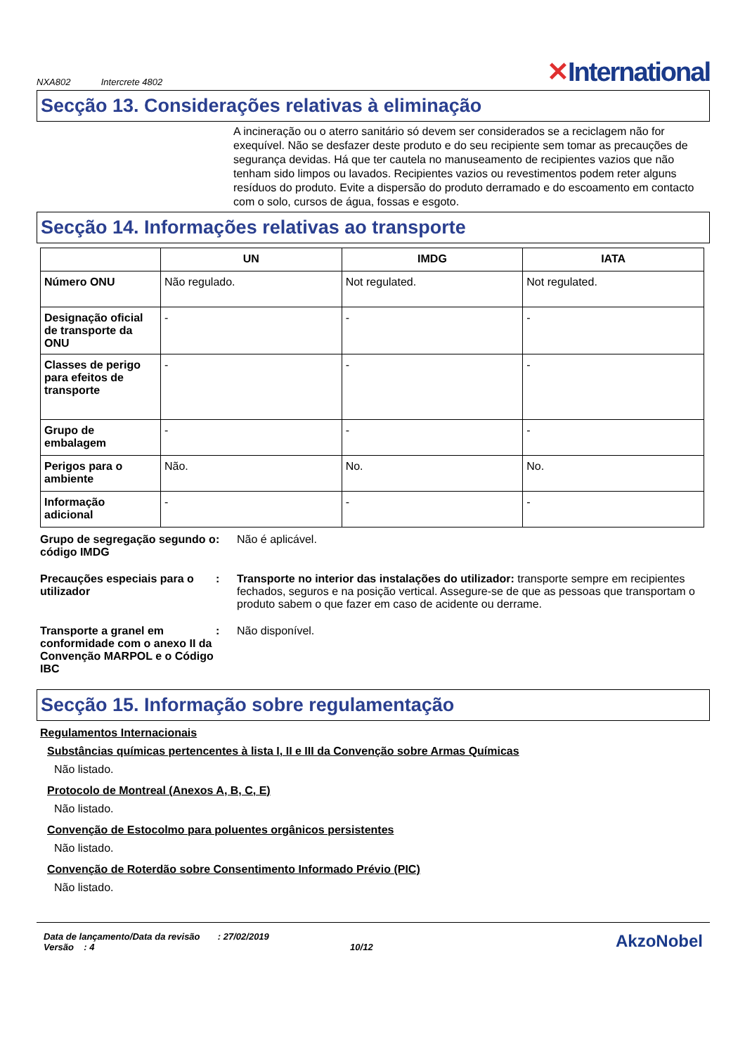NXA802 Intercrete 4802
✕International
Secção 13. Considerações relativas à eliminação
A incineração ou o aterro sanitário só devem ser considerados se a reciclagem não for exequível. Não se desfazer deste produto e do seu recipiente sem tomar as precauções de segurança devidas. Há que ter cautela no manuseamento de recipientes vazios que não tenham sido limpos ou lavados. Recipientes vazios ou revestimentos podem reter alguns resíduos do produto. Evite a dispersão do produto derramado e do escoamento em contacto com o solo, cursos de água, fossas e esgoto.
Secção 14. Informações relativas ao transporte
| | UN | IMDG | IATA |
| --- | --- | --- | --- |
| Número ONU | Não regulado. | Not regulated. | Not regulated. |
| Designação oficial de transporte da ONU | - | - | - |
| Classes de perigo para efeitos de transporte | - | - | - |
| Grupo de embalagem | - | - | - |
| Perigos para o ambiente | Não. | No. | No. |
| Informação adicional | - | - | - |
Grupo de segregação segundo o código IMDG
: Não é aplicável.
Precauções especiais para o utilizador
: Transporte no interior das instalações do utilizador: transporte sempre em recipientes fechados, seguros e na posição vertical. Assegure-se de que as pessoas que transportam o produto sabem o que fazer em caso de acidente ou derrame.
Transporte a granel em conformidade com o anexo II da Convenção MARPOL e o Código IBC
: Não disponível.
Secção 15. Informação sobre regulamentação
Regulamentos Internacionais
Substâncias químicas pertencentes à lista I, II e III da Convenção sobre Armas Químicas
Não listado.
Protocolo de Montreal (Anexos A, B, C, E)
Não listado.
Convenção de Estocolmo para poluentes orgânicos persistentes
Não listado.
Convenção de Roterdão sobre Consentimento Informado Prévio (PIC)
Não listado.
Data de lançamento/Data da revisão : 27/02/2019
Versão : 4 10/12
AkzoNobel